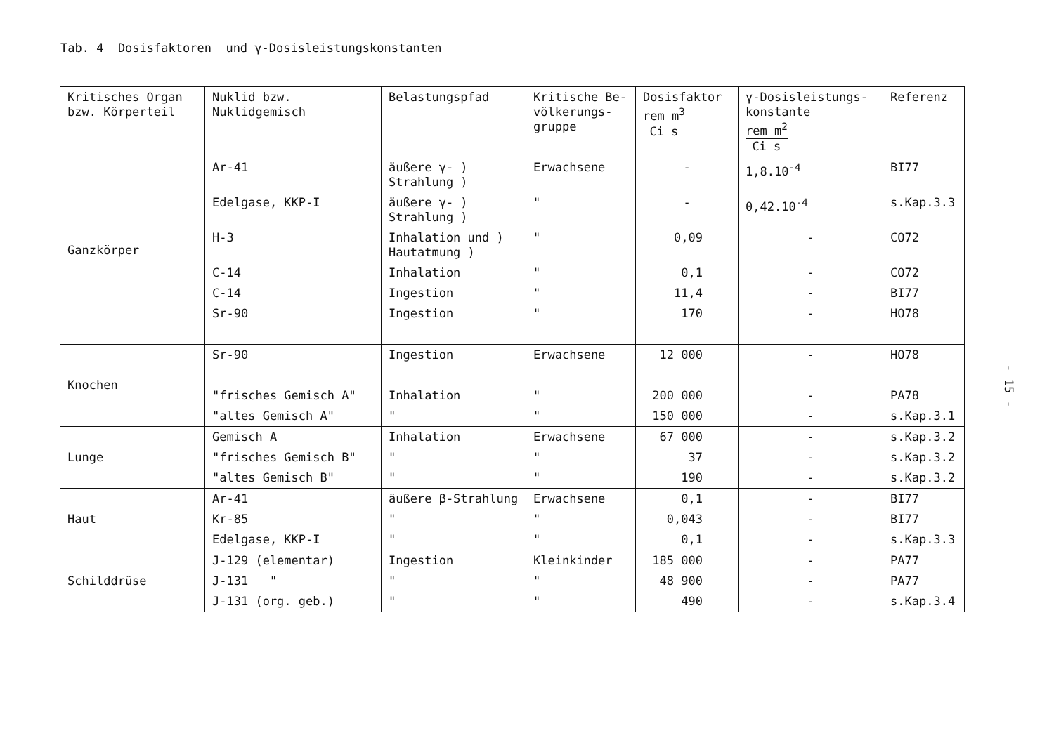Tab. 4 Dosisfaktoren und γ-Dosisleistungskonstanten
- 15 -
| Kritisches Organ bzw. Körperteil | Nuklid bzw. Nuklidgemisch | Belastungspfad | Kritische Be- völkerungs- gruppe | Dosisfaktor rem m<sup>3</sup> Ci s | γ-Dosisleistungs- konstante rem m<sup>2</sup> Ci s | Referenz |
| --- | --- | --- | --- | --- | --- | --- |
| Ganzkörper | Ar-41 | äußere γ- ) Strahlung ) | Erwachsene | - | 1,8.10<sup>-4</sup> | BI77 |
| | Edelgase, KKP-I | äußere γ- ) Strahlung ) | " | - | 0,42.10<sup>-4</sup> | s.Kap.3.3 |
| | H-3 | Inhalation und ) Hautatmung ) | " | 0,09 | - | CO72 |
| | C-14 | Inhalation | " | 0,1 | - | CO72 |
| | C-14 | Ingestion | " | 11,4 | - | BI77 |
| | Sr-90 | Ingestion | " | 170 | - | HO78 |
| Knochen | Sr-90 | Ingestion | Erwachsene | 12 000 | - | HO78 |
| | "frisches Gemisch A" | Inhalation | " | 200 000 | - | PA78 |
| | "altes Gemisch A" | " | " | 150 000 | - | s.Kap.3.1 |
| Lunge | Gemisch A | Inhalation | Erwachsene | 67 000 | - | s.Kap.3.2 |
| | "frisches Gemisch B" | " | " | 37 | - | s.Kap.3.2 |
| | "altes Gemisch B" | " | " | 190 | - | s.Kap.3.2 |
| Haut | Ar-41 | äußere β-Strahlung | Erwachsene | 0,1 | - | BI77 |
| | Kr-85 | " | " | 0,043 | - | BI77 |
| | Edelgase, KKP-I | " | " | 0,1 | - | s.Kap.3.3 |
| Schilddrüse | J-129 (elementar) | Ingestion | Kleinkinder | 185 000 | - | PA77 |
| | J-131 " | " | " | 48 900 | - | PA77 |
| | J-131 (org. geb.) | " | " | 490 | - | s.Kap.3.4 |